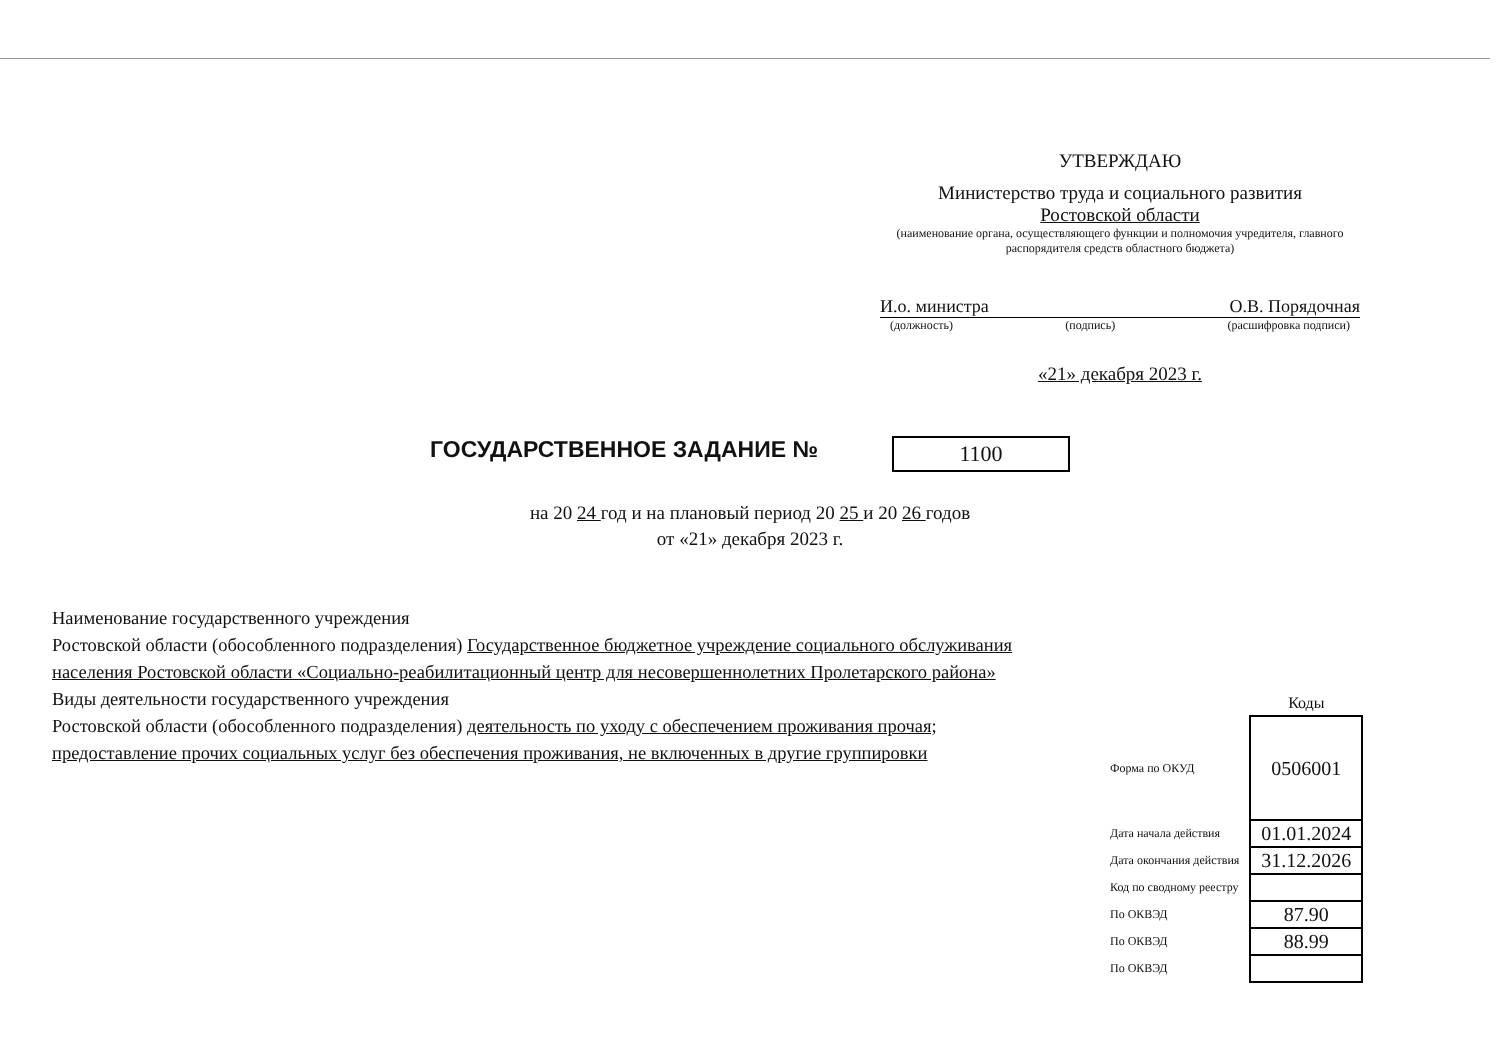УТВЕРЖДАЮ
Министерство труда и социального развития
Ростовской области
(наименование органа, осуществляющего функции и полномочия учредителя, главного распорядителя средств областного бюджета)
И.о. министра О.В. Порядочная
(должность) (подпись) (расшифровка подписи)
«21» декабря 2023 г.
ГОСУДАРСТВЕННОЕ ЗАДАНИЕ № 1100
на 20 24 год и на плановый период 20 25 и 20 26 годов
от «21» декабря 2023 г.
Наименование государственного учреждения
Ростовской области (обособленного подразделения) Государственное бюджетное учреждение социального обслуживания населения Ростовской области «Социально-реабилитационный центр для несовершеннолетних Пролетарского района»
Виды деятельности государственного учреждения
Ростовской области (обособленного подразделения) деятельность по уходу с обеспечением проживания прочая; предоставление прочих социальных услуг без обеспечения проживания, не включенных в другие группировки
| | Коды |
| Форма по ОКУД | 0506001 |
| Дата начала действия | 01.01.2024 |
| Дата окончания действия | 31.12.2026 |
| Код по сводному реестру | |
| По ОКВЭД | 87.90 |
| По ОКВЭД | 88.99 |
| По ОКВЭД | |